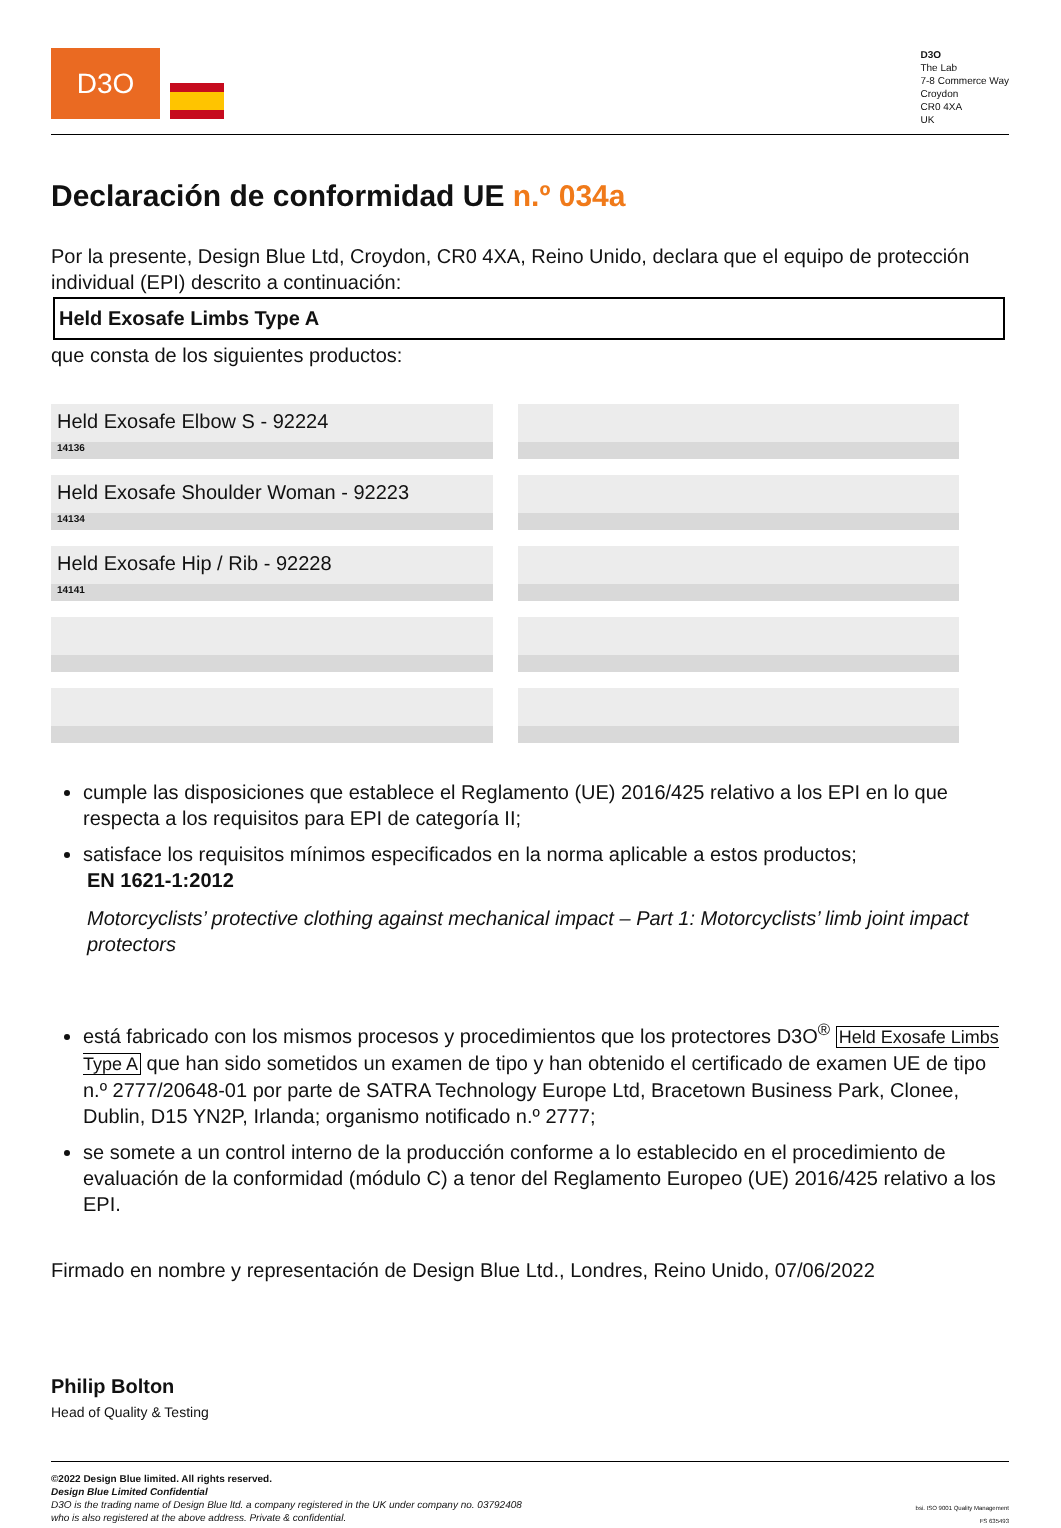D3O
D3O
The Lab
7-8 Commerce Way
Croydon
CR0 4XA
UK
Declaración de conformidad UE n.º 034a
Por la presente, Design Blue Ltd, Croydon, CR0 4XA, Reino Unido, declara que el equipo de protección individual (EPI) descrito a continuación:
Held Exosafe Limbs Type A
que consta de los siguientes productos:
| Held Exosafe Elbow S - 92224 14136 | |
| Held Exosafe Shoulder Woman - 92223 14134 | |
| Held Exosafe Hip / Rib - 92228 14141 | |
cumple las disposiciones que establece el Reglamento (UE) 2016/425 relativo a los EPI en lo que respecta a los requisitos para EPI de categoría II;
satisface los requisitos mínimos especificados en la norma aplicable a estos productos;
EN 1621-1:2012
Motorcyclists’ protective clothing against mechanical impact – Part 1: Motorcyclists’ limb joint impact protectors
está fabricado con los mismos procesos y procedimientos que los protectores D3O<sup>®</sup> Held Exosafe Limbs Type A que han sido sometidos un examen de tipo y han obtenido el certificado de examen UE de tipo n.º 2777/20648-01 por parte de SATRA Technology Europe Ltd, Bracetown Business Park, Clonee, Dublin, D15 YN2P, Irlanda; organismo notificado n.º 2777;
se somete a un control interno de la producción conforme a lo establecido en el procedimiento de evaluación de la conformidad (módulo C) a tenor del Reglamento Europeo (UE) 2016/425 relativo a los EPI.
Firmado en nombre y representación de Design Blue Ltd., Londres, Reino Unido, 07/06/2022
Philip Bolton
Head of Quality & Testing
©2022 Design Blue limited. All rights reserved.
Design Blue Limited Confidential
D3O is the trading name of Design Blue ltd. a company registered in the UK under company no. 03792408
who is also registered at the above address. Private & confidential.
bsi. ISO 9001 Quality Management
FS 635493